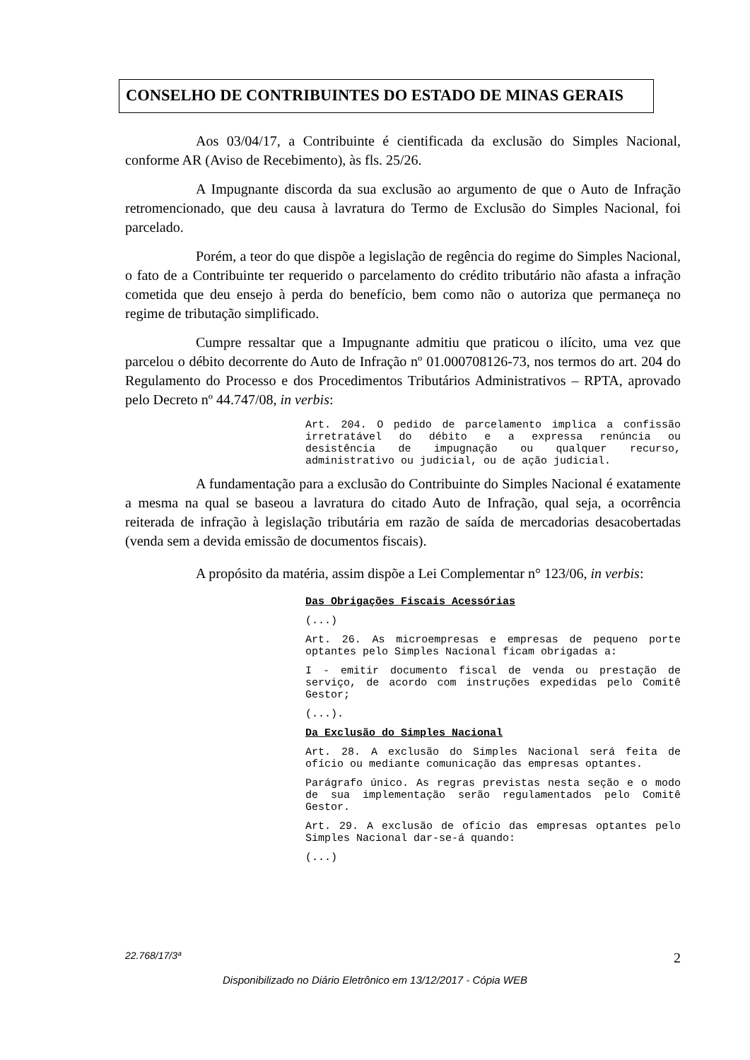CONSELHO DE CONTRIBUINTES DO ESTADO DE MINAS GERAIS
Aos 03/04/17, a Contribuinte é cientificada da exclusão do Simples Nacional, conforme AR (Aviso de Recebimento), às fls. 25/26.
A Impugnante discorda da sua exclusão ao argumento de que o Auto de Infração retromencionado, que deu causa à lavratura do Termo de Exclusão do Simples Nacional, foi parcelado.
Porém, a teor do que dispõe a legislação de regência do regime do Simples Nacional, o fato de a Contribuinte ter requerido o parcelamento do crédito tributário não afasta a infração cometida que deu ensejo à perda do benefício, bem como não o autoriza que permaneça no regime de tributação simplificado.
Cumpre ressaltar que a Impugnante admitiu que praticou o ilícito, uma vez que parcelou o débito decorrente do Auto de Infração nº 01.000708126-73, nos termos do art. 204 do Regulamento do Processo e dos Procedimentos Tributários Administrativos – RPTA, aprovado pelo Decreto nº 44.747/08, in verbis:
Art. 204. O pedido de parcelamento implica a confissão irretratável do débito e a expressa renúncia ou desistência de impugnação ou qualquer recurso, administrativo ou judicial, ou de ação judicial.
A fundamentação para a exclusão do Contribuinte do Simples Nacional é exatamente a mesma na qual se baseou a lavratura do citado Auto de Infração, qual seja, a ocorrência reiterada de infração à legislação tributária em razão de saída de mercadorias desacobertadas (venda sem a devida emissão de documentos fiscais).
A propósito da matéria, assim dispõe a Lei Complementar n° 123/06, in verbis:
Das Obrigações Fiscais Acessórias
(...)
Art. 26. As microempresas e empresas de pequeno porte optantes pelo Simples Nacional ficam obrigadas a:
I - emitir documento fiscal de venda ou prestação de serviço, de acordo com instruções expedidas pelo Comitê Gestor;
(...).
Da Exclusão do Simples Nacional
Art. 28. A exclusão do Simples Nacional será feita de ofício ou mediante comunicação das empresas optantes.
Parágrafo único. As regras previstas nesta seção e o modo de sua implementação serão regulamentados pelo Comitê Gestor.
Art. 29. A exclusão de ofício das empresas optantes pelo Simples Nacional dar-se-á quando:
(...)
22.768/17/3ª 2
Disponibilizado no Diário Eletrônico em 13/12/2017 - Cópia WEB